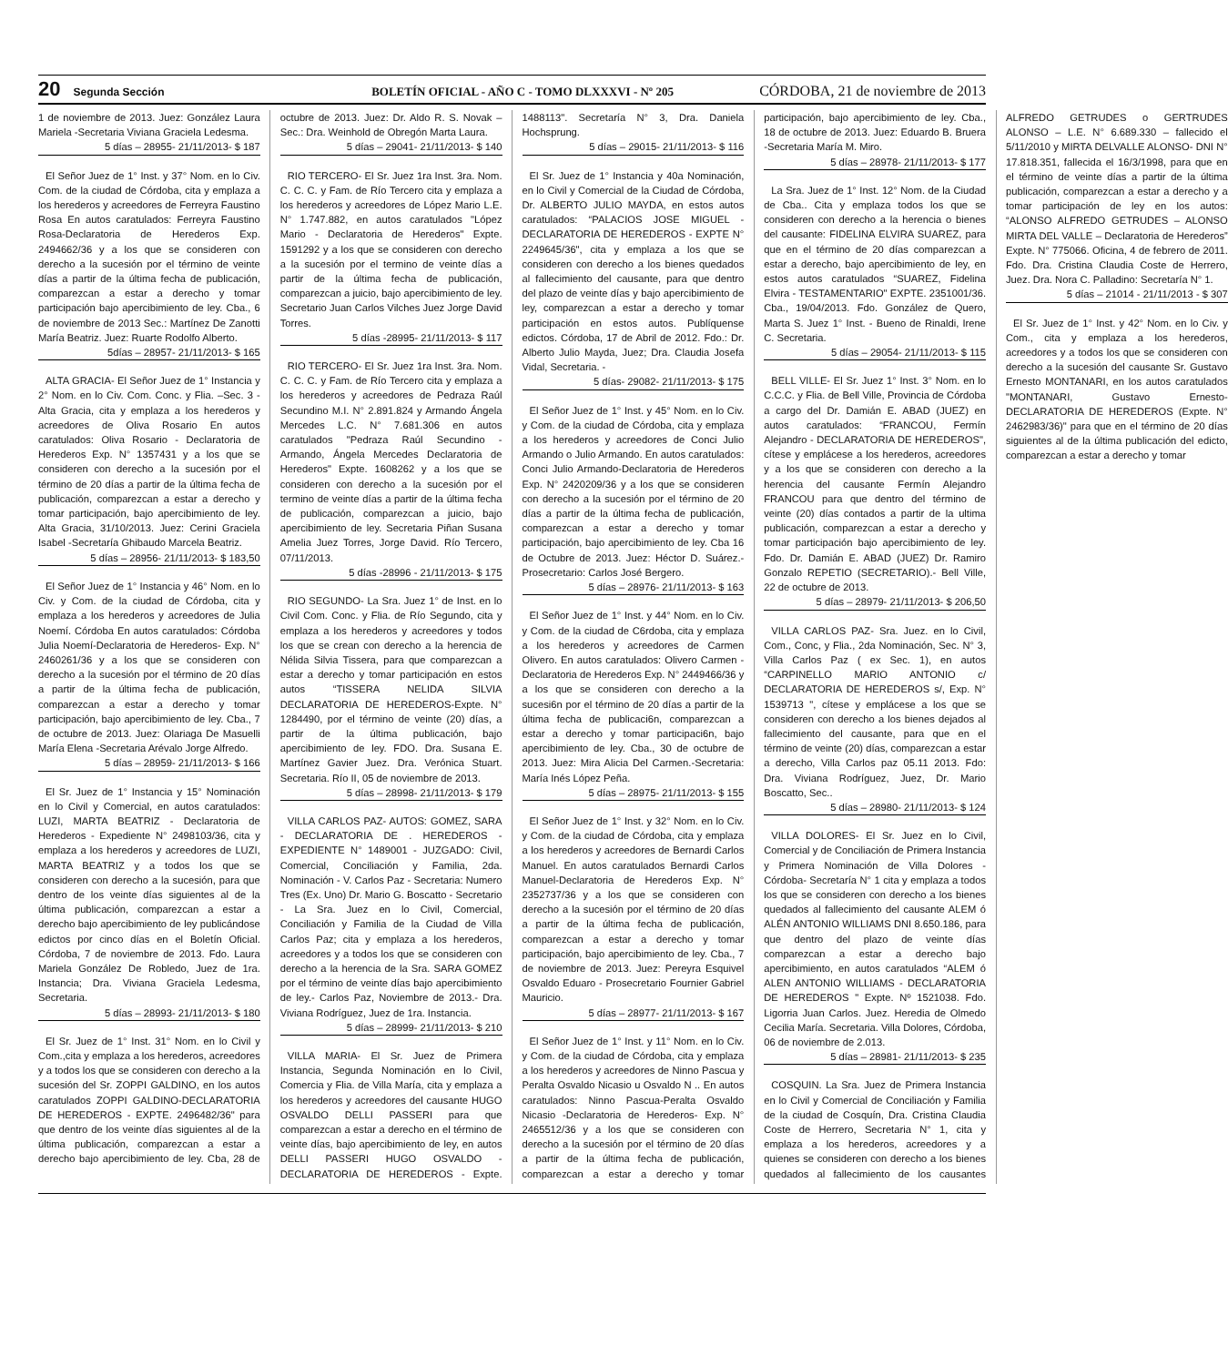20 Segunda Sección BOLETÍN OFICIAL - AÑO C - TOMO DLXXXVI - Nº 205 CÓRDOBA, 21 de noviembre de 2013
1 de noviembre de 2013. Juez: González Laura Mariela -Secretaria Viviana Graciela Ledesma.
5 días – 28955- 21/11/2013- $ 187
El Señor Juez de 1° Inst. y 37° Nom. en lo Civ. Com. de la ciudad de Córdoba, cita y emplaza a los herederos y acreedores de Ferreyra Faustino Rosa En autos caratulados: Ferreyra Faustino Rosa-Declaratoria de Herederos Exp. 2494662/36 y a los que se consideren con derecho a la sucesión por el término de veinte días a partir de la última fecha de publicación, comparezcan a estar a derecho y tomar participación bajo apercibimiento de ley. Cba., 6 de noviembre de 2013 Sec.: Martínez De Zanotti María Beatriz. Juez: Ruarte Rodolfo Alberto.
5días – 28957- 21/11/2013- $ 165
ALTA GRACIA- El Señor Juez de 1° Instancia y 2° Nom. en lo Civ. Com. Conc. y Flia. –Sec. 3 -Alta Gracia, cita y emplaza a los herederos y acreedores de Oliva Rosario En autos caratulados: Oliva Rosario - Declaratoria de Herederos Exp. N° 1357431 y a los que se consideren con derecho a la sucesión por el término de 20 días a partir de la última fecha de publicación, comparezcan a estar a derecho y tomar participación, bajo apercibimiento de ley. Alta Gracia, 31/10/2013. Juez: Cerini Graciela Isabel -Secretaría Ghibaudo Marcela Beatriz.
5 días – 28956- 21/11/2013- $ 183,50
El Señor Juez de 1° Instancia y 46° Nom. en lo Civ. y Com. de la ciudad de Córdoba, cita y emplaza a los herederos y acreedores de Julia Noemí. Córdoba En autos caratulados: Córdoba Julia Noemí-Declaratoria de Herederos- Exp. N° 2460261/36 y a los que se consideren con derecho a la sucesión por el término de 20 días a partir de la última fecha de publicación, comparezcan a estar a derecho y tomar participación, bajo apercibimiento de ley. Cba., 7 de octubre de 2013. Juez: Olariaga De Masuelli María Elena -Secretaria Arévalo Jorge Alfredo.
5 días – 28959- 21/11/2013- $ 166
El Sr. Juez de 1° Instancia y 15° Nominación en lo Civil y Comercial, en autos caratulados: LUZI, MARTA BEATRIZ - Declaratoria de Herederos - Expediente N° 2498103/36, cita y emplaza a los herederos y acreedores de LUZI, MARTA BEATRIZ y a todos los que se consideren con derecho a la sucesión, para que dentro de los veinte días siguientes al de la última publicación, comparezcan a estar a derecho bajo apercibimiento de ley publicándose edictos por cinco días en el Boletín Oficial. Córdoba, 7 de noviembre de 2013. Fdo. Laura Mariela González De Robledo, Juez de 1ra. Instancia; Dra. Viviana Graciela Ledesma, Secretaria.
5 días – 28993- 21/11/2013- $ 180
El Sr. Juez de 1° Inst. 31° Nom. en lo Civil y Com.,cita y emplaza a los herederos, acreedores y a todos los que se consideren con derecho a la sucesión del Sr. ZOPPI GALDINO, en los autos caratulados ZOPPI GALDINO-DECLARATORIA DE HEREDEROS - EXPTE. 2496482/36" para que dentro de los veinte días siguientes al de la última publicación, comparezcan a estar a derecho bajo apercibimiento de ley. Cba, 28 de octubre de 2013. Juez: Dr. Aldo R. S. Novak – Sec.: Dra. Weinhold de Obregón Marta Laura.
5 días – 29041- 21/11/2013- $ 140
RIO TERCERO- El Sr. Juez 1ra Inst. 3ra. Nom. C. C. C. y Fam. de Río Tercero cita y emplaza a los herederos y acreedores de López Mario L.E. N° 1.747.882, en autos caratulados "López Mario - Declaratoria de Herederos" Expte. 1591292 y a los que se consideren con derecho a la sucesión por el termino de veinte días a partir de la última fecha de publicación, comparezcan a juicio, bajo apercibimiento de ley. Secretario Juan Carlos Vilches Juez Jorge David Torres.
5 días -28995- 21/11/2013- $ 117
RIO TERCERO- El Sr. Juez 1ra Inst. 3ra. Nom. C. C. C. y Fam. de Río Tercero cita y emplaza a los herederos y acreedores de Pedraza Raúl Secundino M.I. N° 2.891.824 y Armando Ángela Mercedes L.C. N° 7.681.306 en autos caratulados "Pedraza Raúl Secundino - Armando, Ángela Mercedes Declaratoria de Herederos" Expte. 1608262 y a los que se consideren con derecho a la sucesión por el termino de veinte días a partir de la última fecha de publicación, comparezcan a juicio, bajo apercibimiento de ley. Secretaria Piñan Susana Amelia Juez Torres, Jorge David. Río Tercero, 07/11/2013.
5 días -28996 - 21/11/2013- $ 175
RIO SEGUNDO- La Sra. Juez 1° de Inst. en lo Civil Com. Conc. y Flia. de Río Segundo, cita y emplaza a los herederos y acreedores y todos los que se crean con derecho a la herencia de Nélida Silvia Tissera, para que comparezcan a estar a derecho y tomar participación en estos autos “TISSERA NELIDA SILVIA DECLARATORIA DE HEREDEROS-Expte. N° 1284490, por el término de veinte (20) días, a partir de la última publicación, bajo apercibimiento de ley. FDO. Dra. Susana E. Martínez Gavier Juez. Dra. Verónica Stuart. Secretaria. Río II, 05 de noviembre de 2013.
5 días – 28998- 21/11/2013- $ 179
VILLA CARLOS PAZ- AUTOS: GOMEZ, SARA - DECLARATORIA DE . HEREDEROS - EXPEDIENTE N° 1489001 - JUZGADO: Civil, Comercial, Conciliación y Familia, 2da. Nominación - V. Carlos Paz - Secretaria: Numero Tres (Ex. Uno) Dr. Mario G. Boscatto - Secretario - La Sra. Juez en lo Civil, Comercial, Conciliación y Familia de la Ciudad de Villa Carlos Paz; cita y emplaza a los herederos, acreedores y a todos los que se consideren con derecho a la herencia de la Sra. SARA GOMEZ por el término de veinte días bajo apercibimiento de ley.- Carlos Paz, Noviembre de 2013.- Dra. Viviana Rodríguez, Juez de 1ra. Instancia.
5 días – 28999- 21/11/2013- $ 210
VILLA MARIA- El Sr. Juez de Primera Instancia, Segunda Nominación en lo Civil, Comercia y Flia. de Villa María, cita y emplaza a los herederos y acreedores del causante HUGO OSVALDO DELLI PASSERI para que comparezcan a estar a derecho en el término de veinte días, bajo apercibimiento de ley, en autos DELLI PASSERI HUGO OSVALDO - DECLARATORIA DE HEREDEROS - Expte. 1488113". Secretaría N° 3, Dra. Daniela Hochsprung.
5 días – 29015- 21/11/2013- $ 116
El Sr. Juez de 1° Instancia y 40a Nominación, en lo Civil y Comercial de la Ciudad de Córdoba, Dr. ALBERTO JULIO MAYDA, en estos autos caratulados: “PALACIOS JOSE MIGUEL - DECLARATORIA DE HEREDEROS - EXPTE N° 2249645/36", cita y emplaza a los que se consideren con derecho a los bienes quedados al fallecimiento del causante, para que dentro del plazo de veinte días y bajo apercibimiento de ley, comparezcan a estar a derecho y tomar participación en estos autos. Publíquense edictos. Córdoba, 17 de Abril de 2012. Fdo.: Dr. Alberto Julio Mayda, Juez; Dra. Claudia Josefa Vidal, Secretaria. -
5 días- 29082- 21/11/2013- $ 175
El Señor Juez de 1° Inst. y 45° Nom. en lo Civ. y Com. de la ciudad de Córdoba, cita y emplaza a los herederos y acreedores de Conci Julio Armando o Julio Armando. En autos caratulados: Conci Julio Armando-Declaratoria de Herederos Exp. N° 2420209/36 y a los que se consideren con derecho a la sucesión por el término de 20 días a partir de la última fecha de publicación, comparezcan a estar a derecho y tomar participación, bajo apercibimiento de ley. Cba 16 de Octubre de 2013. Juez: Héctor D. Suárez.-Prosecretario: Carlos José Bergero.
5 días – 28976- 21/11/2013- $ 163
El Señor Juez de 1° Inst. y 44° Nom. en lo Civ. y Com. de la ciudad de C6rdoba, cita y emplaza a los herederos y acreedores de Carmen Olivero. En autos caratulados: Olivero Carmen -Declaratoria de Herederos Exp. N° 2449466/36 y a los que se consideren con derecho a la sucesi6n por el término de 20 días a partir de la última fecha de publicaci6n, comparezcan a estar a derecho y tomar participaci6n, bajo apercibimiento de ley. Cba., 30 de octubre de 2013. Juez: Mira Alicia Del Carmen.-Secretaria: María Inés López Peña.
5 días – 28975- 21/11/2013- $ 155
El Señor Juez de 1° Inst. y 32° Nom. en lo Civ. y Com. de la ciudad de Córdoba, cita y emplaza a los herederos y acreedores de Bernardi Carlos Manuel. En autos caratulados Bernardi Carlos Manuel-Declaratoria de Herederos Exp. N° 2352737/36 y a los que se consideren con derecho a la sucesión por el término de 20 días a partir de la última fecha de publicación, comparezcan a estar a derecho y tomar participación, bajo apercibimiento de ley. Cba., 7 de noviembre de 2013. Juez: Pereyra Esquivel Osvaldo Eduaro - Prosecretario Fournier Gabriel Mauricio.
5 días – 28977- 21/11/2013- $ 167
El Señor Juez de 1° Inst. y 11° Nom. en lo Civ. y Com. de la ciudad de Córdoba, cita y emplaza a los herederos y acreedores de Ninno Pascua y Peralta Osvaldo Nicasio u Osvaldo N .. En autos caratulados: Ninno Pascua-Peralta Osvaldo Nicasio -Declaratoria de Herederos- Exp. N° 2465512/36 y a los que se consideren con derecho a la sucesión por el término de 20 días a partir de la última fecha de publicación, comparezcan a estar a derecho y tomar participación, bajo apercibimiento de ley. Cba., 18 de octubre de 2013. Juez: Eduardo B. Bruera -Secretaria María M. Miro.
5 días – 28978- 21/11/2013- $ 177
La Sra. Juez de 1° Inst. 12° Nom. de la Ciudad de Cba.. Cita y emplaza todos los que se consideren con derecho a la herencia o bienes del causante: FIDELINA ELVIRA SUAREZ, para que en el término de 20 días comparezcan a estar a derecho, bajo apercibimiento de ley, en estos autos caratulados “SUAREZ, Fidelina Elvira - TESTAMENTARIO" EXPTE. 2351001/36. Cba., 19/04/2013. Fdo. González de Quero, Marta S. Juez 1° Inst. - Bueno de Rinaldi, Irene C. Secretaria.
5 días – 29054- 21/11/2013- $ 115
BELL VILLE- El Sr. Juez 1° Inst. 3° Nom. en lo C.C.C. y Flia. de Bell Ville, Provincia de Córdoba a cargo del Dr. Damián E. ABAD (JUEZ) en autos caratulados: “FRANCOU, Fermín Alejandro - DECLARATORIA DE HEREDEROS", cítese y emplácese a los herederos, acreedores y a los que se consideren con derecho a la herencia del causante Fermín Alejandro FRANCOU para que dentro del término de veinte (20) días contados a partir de la ultima publicación, comparezcan a estar a derecho y tomar participación bajo apercibimiento de ley. Fdo. Dr. Damián E. ABAD (JUEZ) Dr. Ramiro Gonzalo REPETIO (SECRETARIO).- Bell Ville, 22 de octubre de 2013.
5 días – 28979- 21/11/2013- $ 206,50
VILLA CARLOS PAZ- Sra. Juez. en lo Civil, Com., Conc, y Flia., 2da Nominación, Sec. N° 3, Villa Carlos Paz ( ex Sec. 1), en autos “CARPINELLO MARIO ANTONIO c/ DECLARATORIA DE HEREDEROS s/, Exp. N° 1539713 ", cítese y emplácese a los que se consideren con derecho a los bienes dejados al fallecimiento del causante, para que en el término de veinte (20) días, comparezcan a estar a derecho, Villa Carlos paz 05.11 2013. Fdo: Dra. Viviana Rodríguez, Juez, Dr. Mario Boscatto, Sec..
5 días – 28980- 21/11/2013- $ 124
VILLA DOLORES- El Sr. Juez en lo Civil, Comercial y de Conciliación de Primera Instancia y Primera Nominación de Villa Dolores - Córdoba- Secretaría N° 1 cita y emplaza a todos los que se consideren con derecho a los bienes quedados al fallecimiento del causante ALEM ó ALÉN ANTONIO WILLIAMS DNI 8.650.186, para que dentro del plazo de veinte días comparezcan a estar a derecho bajo apercibimiento, en autos caratulados “ALEM ó ALEN ANTONIO WILLIAMS - DECLARATORIA DE HEREDEROS " Expte. Nº 1521038. Fdo. Ligorria Juan Carlos. Juez. Heredia de Olmedo Cecilia María. Secretaria. Villa Dolores, Córdoba, 06 de noviembre de 2.013.
5 días – 28981- 21/11/2013- $ 235
COSQUIN. La Sra. Juez de Primera Instancia en lo Civil y Comercial de Conciliación y Familia de la ciudad de Cosquín, Dra. Cristina Claudia Coste de Herrero, Secretaria N° 1, cita y emplaza a los herederos, acreedores y a quienes se consideren con derecho a los bienes quedados al fallecimiento de los causantes ALFREDO GETRUDES o GERTRUDES ALONSO – L.E. N° 6.689.330 – fallecido el 5/11/2010 y MIRTA DELVALLE ALONSO- DNI N° 17.818.351, fallecida el 16/3/1998, para que en el término de veinte días a partir de la última publicación, comparezcan a estar a derecho y a tomar participación de ley en los autos: “ALONSO ALFREDO GETRUDES – ALONSO MIRTA DEL VALLE – Declaratoria de Herederos” Expte. N° 775066. Oficina, 4 de febrero de 2011. Fdo. Dra. Cristina Claudia Coste de Herrero, Juez. Dra. Nora C. Palladino: Secretaría N° 1.
5 días – 21014 - 21/11/2013 - $ 307
El Sr. Juez de 1° Inst. y 42° Nom. en lo Civ. y Com., cita y emplaza a los herederos, acreedores y a todos los que se consideren con derecho a la sucesión del causante Sr. Gustavo Ernesto MONTANARI, en los autos caratulados "MONTANARI, Gustavo Ernesto- DECLARATORIA DE HEREDEROS (Expte. N° 2462983/36)" para que en el término de 20 días siguientes al de la última publicación del edicto, comparezcan a estar a derecho y tomar